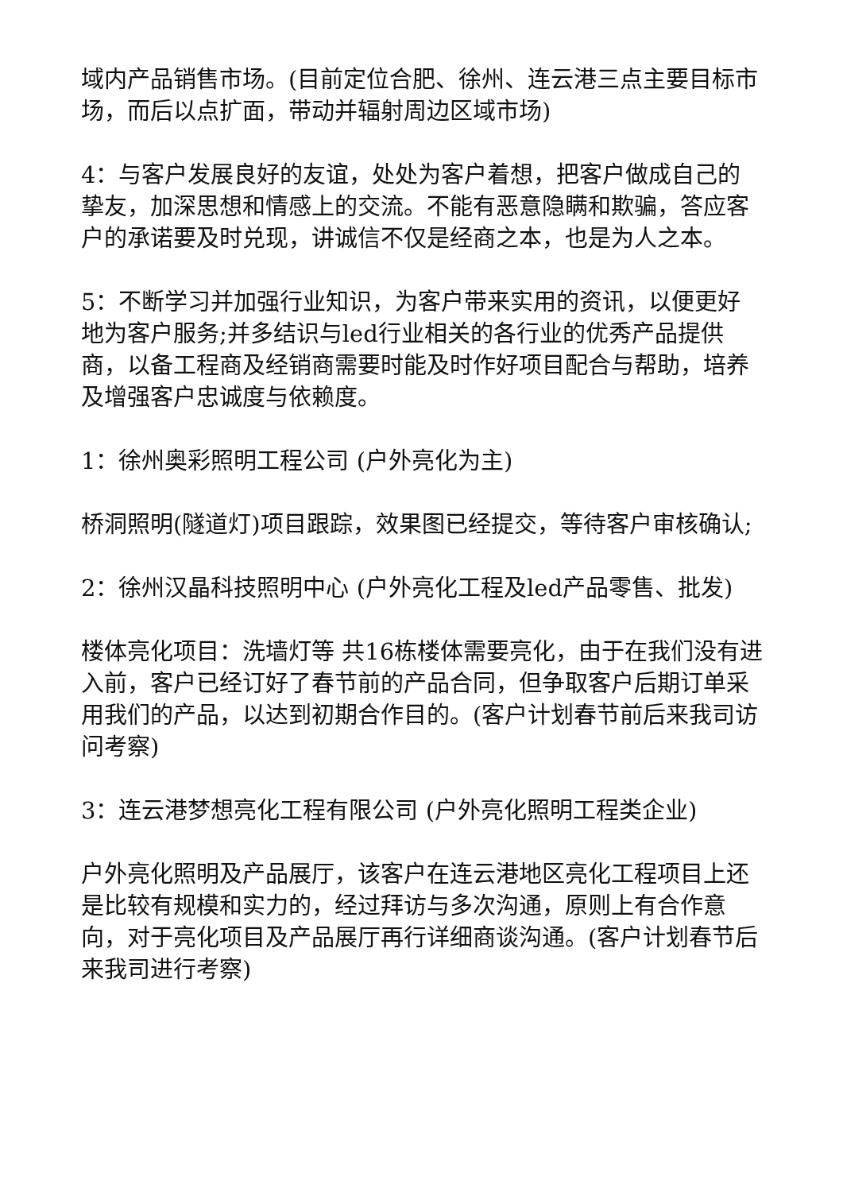域内产品销售市场。(目前定位合肥、徐州、连云港三点主要目标市场，而后以点扩面，带动并辐射周边区域市场)
4：与客户发展良好的友谊，处处为客户着想，把客户做成自己的挚友，加深思想和情感上的交流。不能有恶意隐瞒和欺骗，答应客户的承诺要及时兑现，讲诚信不仅是经商之本，也是为人之本。
5：不断学习并加强行业知识，为客户带来实用的资讯，以便更好地为客户服务;并多结识与led行业相关的各行业的优秀产品提供商，以备工程商及经销商需要时能及时作好项目配合与帮助，培养及增强客户忠诚度与依赖度。
1：徐州奥彩照明工程公司 (户外亮化为主)
桥洞照明(隧道灯)项目跟踪，效果图已经提交，等待客户审核确认;
2：徐州汉晶科技照明中心 (户外亮化工程及led产品零售、批发)
楼体亮化项目：洗墙灯等 共16栋楼体需要亮化，由于在我们没有进入前，客户已经订好了春节前的产品合同，但争取客户后期订单采用我们的产品，以达到初期合作目的。(客户计划春节前后来我司访问考察)
3：连云港梦想亮化工程有限公司 (户外亮化照明工程类企业)
户外亮化照明及产品展厅，该客户在连云港地区亮化工程项目上还是比较有规模和实力的，经过拜访与多次沟通，原则上有合作意向，对于亮化项目及产品展厅再行详细商谈沟通。(客户计划春节后来我司进行考察)